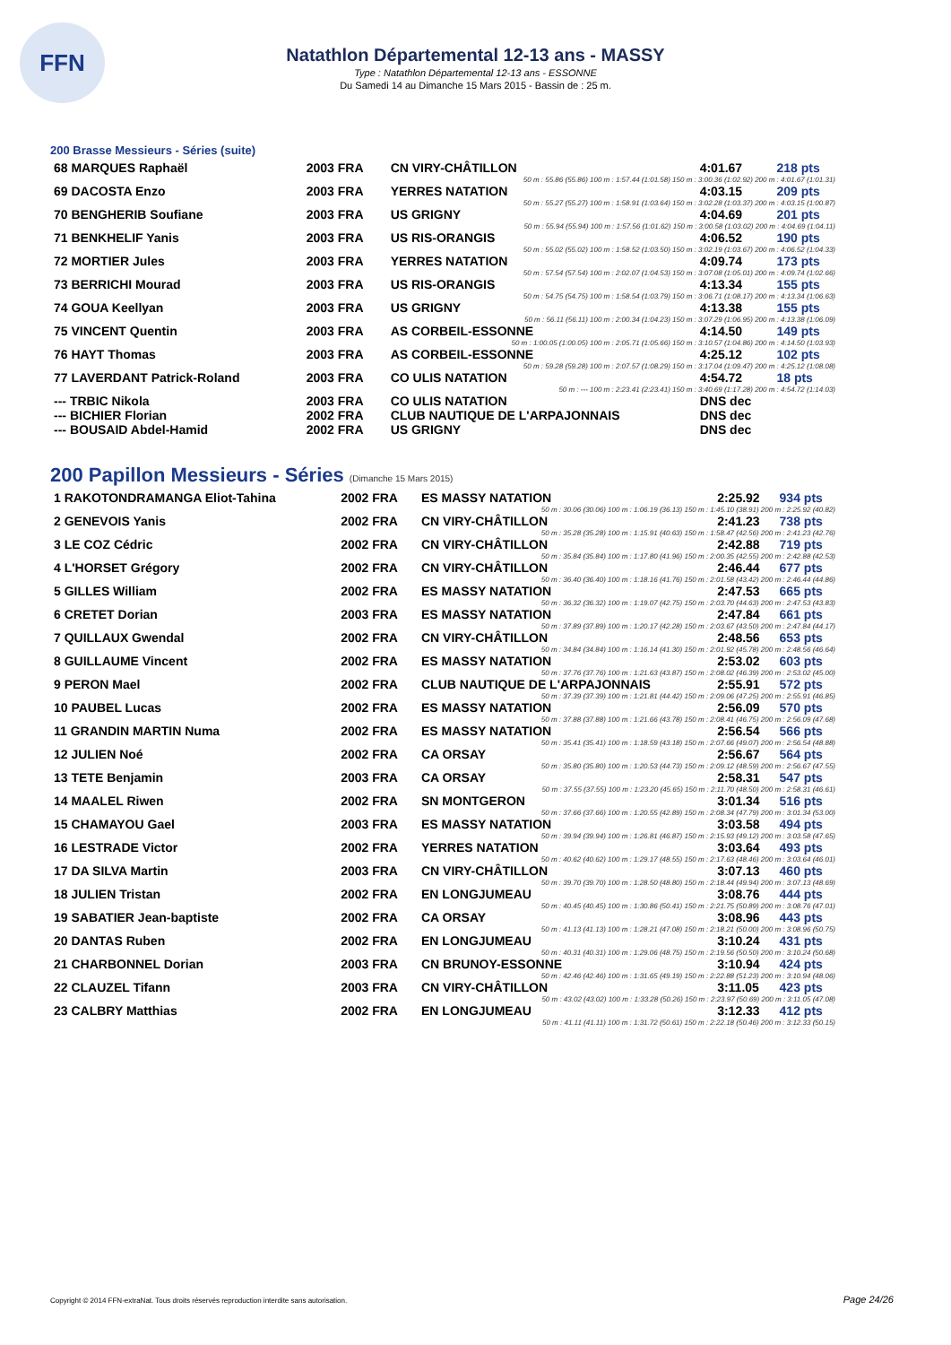FFN
Natathlon Départemental 12-13 ans - MASSY
Type : Natathlon Départemental 12-13 ans - ESSONNE
Du Samedi 14 au Dimanche 15 Mars 2015 - Bassin de : 25 m.
200 Brasse Messieurs - Séries (suite)
| 68 MARQUES Raphaël | 2003 FRA | CN VIRY-CHÂTILLON | 4:01.67 | 218 pts |
| 50 m : 55.86 (55.86) 100 m : 1:57.44 (1:01.58) 150 m : 3:00.36 (1:02.92) 200 m : 4:01.67 (1:01.31) | | | | |
| 69 DACOSTA Enzo | 2003 FRA | YERRES NATATION | 4:03.15 | 209 pts |
| 50 m : 55.27 (55.27) 100 m : 1:58.91 (1:03.64) 150 m : 3:02.28 (1:03.37) 200 m : 4:03.15 (1:00.87) | | | | |
| 70 BENGHERIB Soufiane | 2003 FRA | US GRIGNY | 4:04.69 | 201 pts |
| 50 m : 55.94 (55.94) 100 m : 1:57.56 (1:01.62) 150 m : 3:00.58 (1:03.02) 200 m : 4:04.69 (1:04.11) | | | | |
| 71 BENKHELIF Yanis | 2003 FRA | US RIS-ORANGIS | 4:06.52 | 190 pts |
| 50 m : 55.02 (55.02) 100 m : 1:58.52 (1:03.50) 150 m : 3:02.19 (1:03.67) 200 m : 4:06.52 (1:04.33) | | | | |
| 72 MORTIER Jules | 2003 FRA | YERRES NATATION | 4:09.74 | 173 pts |
| 50 m : 57.54 (57.54) 100 m : 2:02.07 (1:04.53) 150 m : 3:07.08 (1:05.01) 200 m : 4:09.74 (1:02.66) | | | | |
| 73 BERRICHI Mourad | 2003 FRA | US RIS-ORANGIS | 4:13.34 | 155 pts |
| 50 m : 54.75 (54.75) 100 m : 1:58.54 (1:03.79) 150 m : 3:06.71 (1:08.17) 200 m : 4:13.34 (1:06.63) | | | | |
| 74 GOUA Keellyan | 2003 FRA | US GRIGNY | 4:13.38 | 155 pts |
| 50 m : 56.11 (56.11) 100 m : 2:00.34 (1:04.23) 150 m : 3:07.29 (1:06.95) 200 m : 4:13.38 (1:06.09) | | | | |
| 75 VINCENT Quentin | 2003 FRA | AS CORBEIL-ESSONNE | 4:14.50 | 149 pts |
| 50 m : 1:00.05 (1:00.05) 100 m : 2:05.71 (1:05.66) 150 m : 3:10.57 (1:04.86) 200 m : 4:14.50 (1:03.93) | | | | |
| 76 HAYT Thomas | 2003 FRA | AS CORBEIL-ESSONNE | 4:25.12 | 102 pts |
| 50 m : 59.28 (59.28) 100 m : 2:07.57 (1:08.29) 150 m : 3:17.04 (1:09.47) 200 m : 4:25.12 (1:08.08) | | | | |
| 77 LAVERDANT Patrick-Roland | 2003 FRA | CO ULIS NATATION | 4:54.72 | 18 pts |
| 50 m : --- 100 m : 2:23.41 (2:23.41) 150 m : 3:40.69 (1:17.28) 200 m : 4:54.72 (1:14.03) | | | | |
| --- TRBIC Nikola | 2003 FRA | CO ULIS NATATION | DNS dec | |
| --- BICHIER Florian | 2002 FRA | CLUB NAUTIQUE DE L'ARPAJONNAIS | DNS dec | |
| --- BOUSAID Abdel-Hamid | 2002 FRA | US GRIGNY | DNS dec | |
200 Papillon Messieurs - Séries (Dimanche 15 Mars 2015)
| 1 RAKOTONDRAMANGA Eliot-Tahina | 2002 FRA | ES MASSY NATATION | 2:25.92 | 934 pts |
| 50 m : 30.06 (30.06) 100 m : 1:06.19 (36.13) 150 m : 1:45.10 (38.91) 200 m : 2:25.92 (40.82) | | | | |
| 2 GENEVOIS Yanis | 2002 FRA | CN VIRY-CHÂTILLON | 2:41.23 | 738 pts |
| 50 m : 35.28 (35.28) 100 m : 1:15.91 (40.63) 150 m : 1:58.47 (42.56) 200 m : 2:41.23 (42.76) | | | | |
| 3 LE COZ Cédric | 2002 FRA | CN VIRY-CHÂTILLON | 2:42.88 | 719 pts |
| 50 m : 35.84 (35.84) 100 m : 1:17.80 (41.96) 150 m : 2:00.35 (42.55) 200 m : 2:42.88 (42.53) | | | | |
| 4 L'HORSET Grégory | 2002 FRA | CN VIRY-CHÂTILLON | 2:46.44 | 677 pts |
| 50 m : 36.40 (36.40) 100 m : 1:18.16 (41.76) 150 m : 2:01.58 (43.42) 200 m : 2:46.44 (44.86) | | | | |
| 5 GILLES William | 2002 FRA | ES MASSY NATATION | 2:47.53 | 665 pts |
| 50 m : 36.32 (36.32) 100 m : 1:19.07 (42.75) 150 m : 2:03.70 (44.63) 200 m : 2:47.53 (43.83) | | | | |
| 6 CRETET Dorian | 2003 FRA | ES MASSY NATATION | 2:47.84 | 661 pts |
| 50 m : 37.89 (37.89) 100 m : 1:20.17 (42.28) 150 m : 2:03.67 (43.50) 200 m : 2:47.84 (44.17) | | | | |
| 7 QUILLAUX Gwendal | 2002 FRA | CN VIRY-CHÂTILLON | 2:48.56 | 653 pts |
| 50 m : 34.84 (34.84) 100 m : 1:16.14 (41.30) 150 m : 2:01.92 (45.78) 200 m : 2:48.56 (46.64) | | | | |
| 8 GUILLAUME Vincent | 2002 FRA | ES MASSY NATATION | 2:53.02 | 603 pts |
| 50 m : 37.76 (37.76) 100 m : 1:21.63 (43.87) 150 m : 2:08.02 (46.39) 200 m : 2:53.02 (45.00) | | | | |
| 9 PERON Mael | 2002 FRA | CLUB NAUTIQUE DE L'ARPAJONNAIS | 2:55.91 | 572 pts |
| 50 m : 37.39 (37.39) 100 m : 1:21.81 (44.42) 150 m : 2:09.06 (47.25) 200 m : 2:55.91 (46.85) | | | | |
| 10 PAUBEL Lucas | 2002 FRA | ES MASSY NATATION | 2:56.09 | 570 pts |
| 50 m : 37.88 (37.88) 100 m : 1:21.66 (43.78) 150 m : 2:08.41 (46.75) 200 m : 2:56.09 (47.68) | | | | |
| 11 GRANDIN MARTIN Numa | 2002 FRA | ES MASSY NATATION | 2:56.54 | 566 pts |
| 50 m : 35.41 (35.41) 100 m : 1:18.59 (43.18) 150 m : 2:07.66 (49.07) 200 m : 2:56.54 (48.88) | | | | |
| 12 JULIEN Noé | 2002 FRA | CA ORSAY | 2:56.67 | 564 pts |
| 50 m : 35.80 (35.80) 100 m : 1:20.53 (44.73) 150 m : 2:09.12 (48.59) 200 m : 2:56.67 (47.55) | | | | |
| 13 TETE Benjamin | 2003 FRA | CA ORSAY | 2:58.31 | 547 pts |
| 50 m : 37.55 (37.55) 100 m : 1:23.20 (45.65) 150 m : 2:11.70 (48.50) 200 m : 2:58.31 (46.61) | | | | |
| 14 MAALEL Riwen | 2002 FRA | SN MONTGERON | 3:01.34 | 516 pts |
| 50 m : 37.66 (37.66) 100 m : 1:20.55 (42.89) 150 m : 2:08.34 (47.79) 200 m : 3:01.34 (53.00) | | | | |
| 15 CHAMAYOU Gael | 2003 FRA | ES MASSY NATATION | 3:03.58 | 494 pts |
| 50 m : 39.94 (39.94) 100 m : 1:26.81 (46.87) 150 m : 2:15.93 (49.12) 200 m : 3:03.58 (47.65) | | | | |
| 16 LESTRADE Victor | 2002 FRA | YERRES NATATION | 3:03.64 | 493 pts |
| 50 m : 40.62 (40.62) 100 m : 1:29.17 (48.55) 150 m : 2:17.63 (48.46) 200 m : 3:03.64 (46.01) | | | | |
| 17 DA SILVA Martin | 2003 FRA | CN VIRY-CHÂTILLON | 3:07.13 | 460 pts |
| 50 m : 39.70 (39.70) 100 m : 1:28.50 (48.80) 150 m : 2:18.44 (49.94) 200 m : 3:07.13 (48.69) | | | | |
| 18 JULIEN Tristan | 2002 FRA | EN LONGJUMEAU | 3:08.76 | 444 pts |
| 50 m : 40.45 (40.45) 100 m : 1:30.86 (50.41) 150 m : 2:21.75 (50.89) 200 m : 3:08.76 (47.01) | | | | |
| 19 SABATIER Jean-baptiste | 2002 FRA | CA ORSAY | 3:08.96 | 443 pts |
| 50 m : 41.13 (41.13) 100 m : 1:28.21 (47.08) 150 m : 2:18.21 (50.00) 200 m : 3:08.96 (50.75) | | | | |
| 20 DANTAS Ruben | 2002 FRA | EN LONGJUMEAU | 3:10.24 | 431 pts |
| 50 m : 40.31 (40.31) 100 m : 1:29.06 (48.75) 150 m : 2:19.56 (50.50) 200 m : 3:10.24 (50.68) | | | | |
| 21 CHARBONNEL Dorian | 2003 FRA | CN BRUNOY-ESSONNE | 3:10.94 | 424 pts |
| 50 m : 42.46 (42.46) 100 m : 1:31.65 (49.19) 150 m : 2:22.88 (51.23) 200 m : 3:10.94 (48.06) | | | | |
| 22 CLAUZEL Tifann | 2003 FRA | CN VIRY-CHÂTILLON | 3:11.05 | 423 pts |
| 50 m : 43.02 (43.02) 100 m : 1:33.28 (50.26) 150 m : 2:23.97 (50.69) 200 m : 3:11.05 (47.08) | | | | |
| 23 CALBRY Matthias | 2002 FRA | EN LONGJUMEAU | 3:12.33 | 412 pts |
| 50 m : 41.11 (41.11) 100 m : 1:31.72 (50.61) 150 m : 2:22.18 (50.46) 200 m : 3:12.33 (50.15) | | | | |
Copyright © 2014 FFN-extraNat. Tous droits réservés reproduction interdite sans autorisation.
Page 24/26